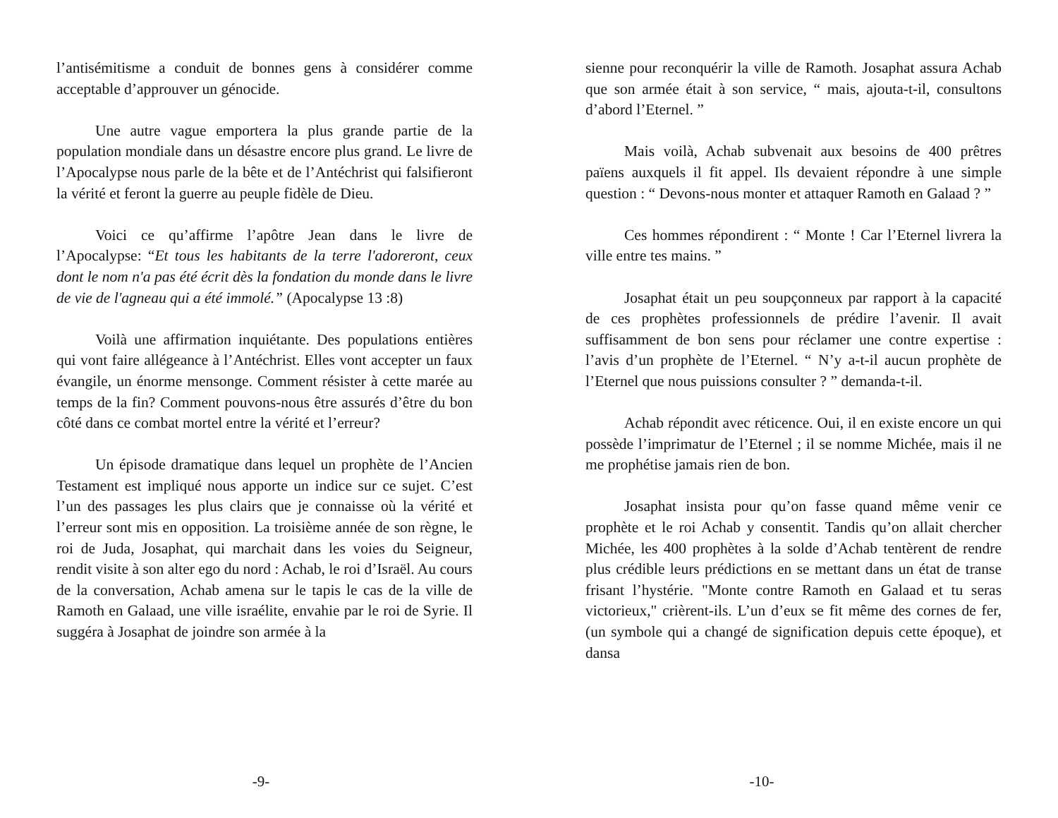l’antisémitisme a conduit de bonnes gens à considérer comme acceptable d’approuver un génocide.
Une autre vague emportera la plus grande partie de la population mondiale dans un désastre encore plus grand. Le livre de l’Apocalypse nous parle de la bête et de l’Antéchrist qui falsifieront la vérité et feront la guerre au peuple fidèle de Dieu.
Voici ce qu’affirme l’apôtre Jean dans le livre de l’Apocalypse: “Et tous les habitants de la terre l'adoreront, ceux dont le nom n'a pas été écrit dès la fondation du monde dans le livre de vie de l'agneau qui a été immolé.” (Apocalypse 13 :8)
Voilà une affirmation inquiétante. Des populations entières qui vont faire allégeance à l’Antéchrist. Elles vont accepter un faux évangile, un énorme mensonge. Comment résister à cette marée au temps de la fin? Comment pouvons-nous être assurés d’être du bon côté dans ce combat mortel entre la vérité et l’erreur?
Un épisode dramatique dans lequel un prophète de l’Ancien Testament est impliqué nous apporte un indice sur ce sujet. C’est l’un des passages les plus clairs que je connaisse où la vérité et l’erreur sont mis en opposition. La troisième année de son règne, le roi de Juda, Josaphat, qui marchait dans les voies du Seigneur, rendit visite à son alter ego du nord : Achab, le roi d’Israël. Au cours de la conversation, Achab amena sur le tapis le cas de la ville de Ramoth en Galaad, une ville israélite, envahie par le roi de Syrie. Il suggéra à Josaphat de joindre son armée à la
-9-
sienne pour reconquérir la ville de Ramoth. Josaphat assura Achab que son armée était à son service, “ mais, ajouta-t-il, consultons d’abord l’Eternel. ”
Mais voilà, Achab subvenait aux besoins de 400 prêtres païens auxquels il fit appel. Ils devaient répondre à une simple question : “ Devons-nous monter et attaquer Ramoth en Galaad ? ”
Ces hommes répondirent : “ Monte ! Car l’Eternel livrera la ville entre tes mains. ”
Josaphat était un peu soupçonneux par rapport à la capacité de ces prophètes professionnels de prédire l’avenir. Il avait suffisamment de bon sens pour réclamer une contre expertise : l’avis d’un prophète de l’Eternel. “ N’y a-t-il aucun prophète de l’Eternel que nous puissions consulter ? ” demanda-t-il.
Achab répondit avec réticence. Oui, il en existe encore un qui possède l’imprimatur de l’Eternel ; il se nomme Michée, mais il ne me prophétise jamais rien de bon.
Josaphat insista pour qu’on fasse quand même venir ce prophète et le roi Achab y consentit. Tandis qu’on allait chercher Michée, les 400 prophètes à la solde d’Achab tentèrent de rendre plus crédible leurs prédictions en se mettant dans un état de transe frisant l’hystérie. "Monte contre Ramoth en Galaad et tu seras victorieux," crièrent-ils. L’un d’eux se fit même des cornes de fer, (un symbole qui a changé de signification depuis cette époque), et dansa
-10-